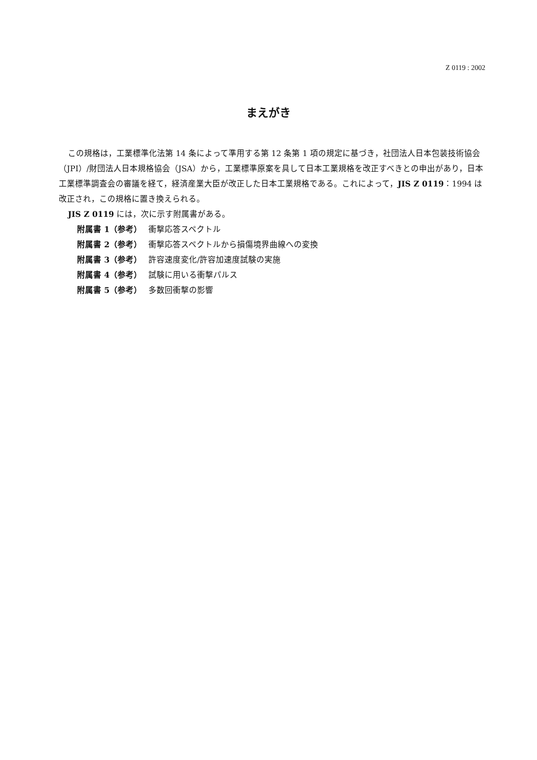Z 0119 : 2002
まえがき
この規格は，工業標準化法第 14 条によって準用する第 12 条第 1 項の規定に基づき，社団法人日本包装技術協会（JPI）/財団法人日本規格協会（JSA）から，工業標準原案を具して日本工業規格を改正すべきとの申出があり，日本工業標準調査会の審議を経て，経済産業大臣が改正した日本工業規格である。これによって，JIS Z 0119：1994 は改正され，この規格に置き換えられる。
JIS Z 0119 には，次に示す附属書がある。
附属書 1（参考） 衝撃応答スペクトル
附属書 2（参考） 衝撃応答スペクトルから損傷境界曲線への変換
附属書 3（参考） 許容速度変化/許容加速度試験の実施
附属書 4（参考） 試験に用いる衝撃パルス
附属書 5（参考） 多数回衝撃の影響